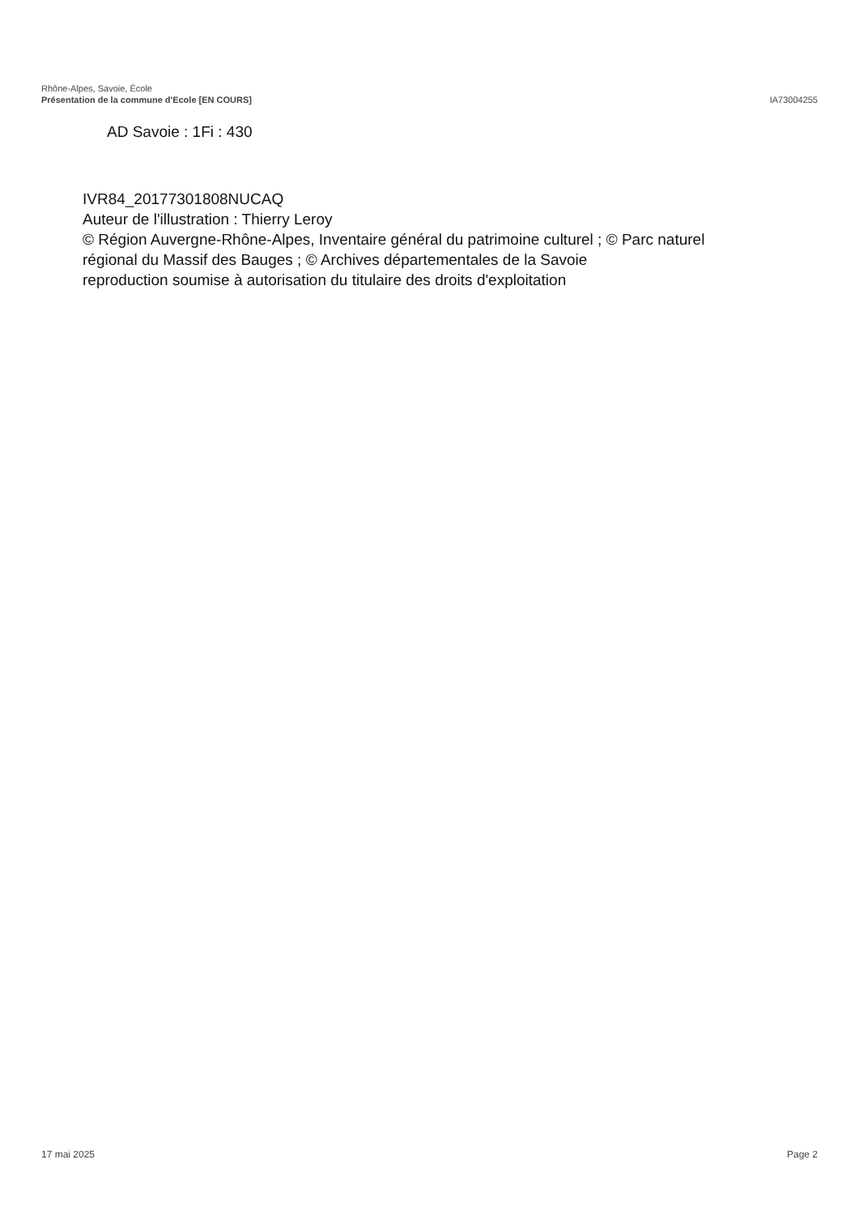Rhône-Alpes, Savoie, École
Présentation de la commune d'Ecole [EN COURS]
IA73004255
AD Savoie : 1Fi : 430
IVR84_20177301808NUCAQ
Auteur de l'illustration : Thierry Leroy
© Région Auvergne-Rhône-Alpes, Inventaire général du patrimoine culturel ; © Parc naturel régional du Massif des Bauges ; © Archives départementales de la Savoie
reproduction soumise à autorisation du titulaire des droits d'exploitation
17 mai 2025 Page 2